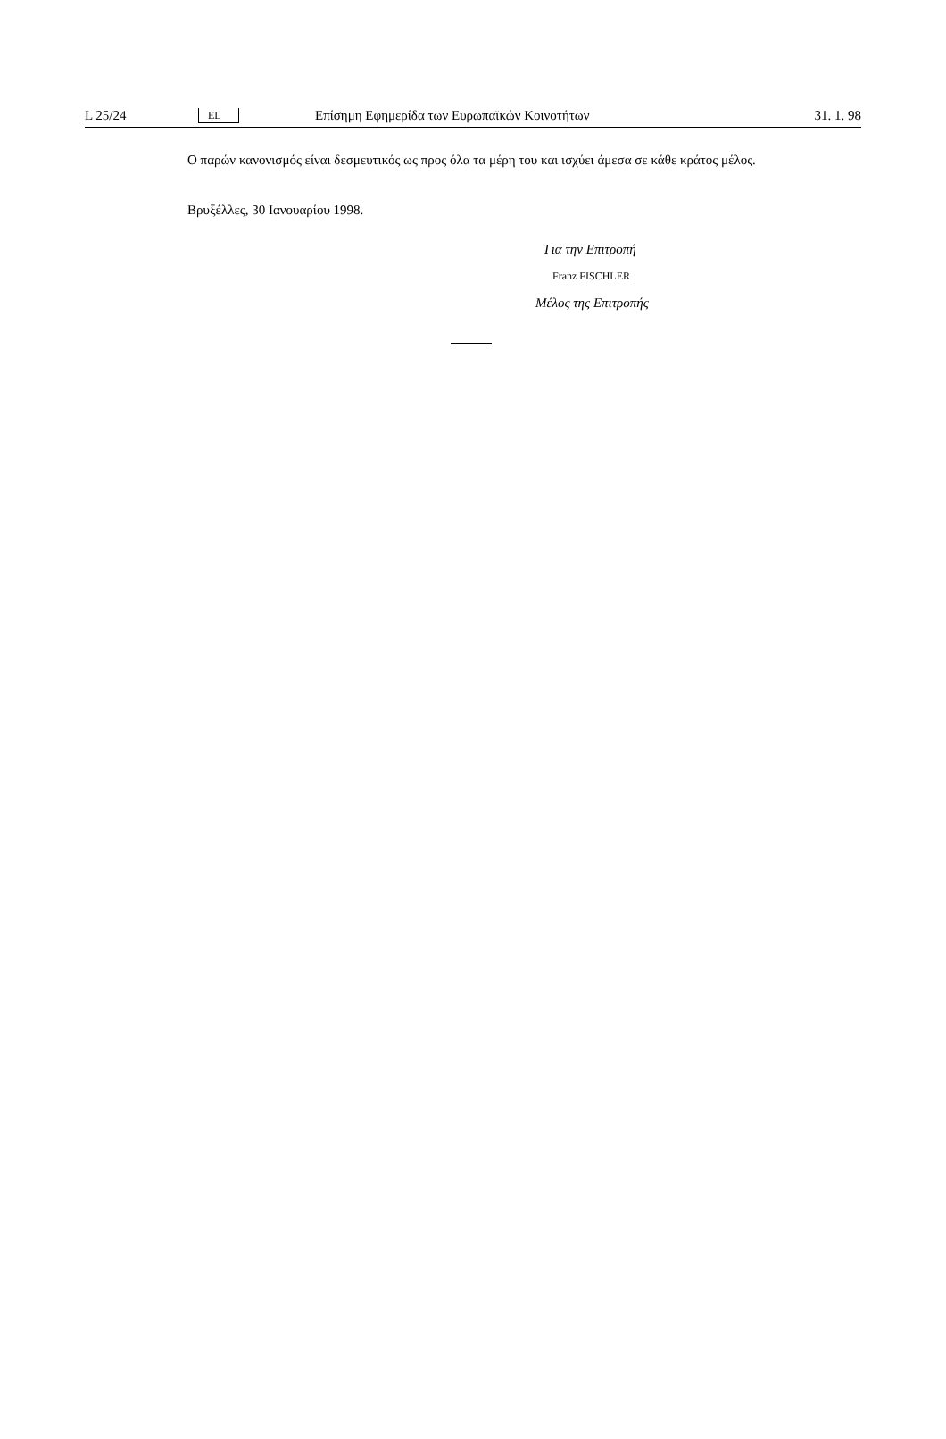L 25/24 EL Επίσημη Εφημερίδα των Ευρωπαϊκών Κοινοτήτων 31. 1. 98
Ο παρών κανονισμός είναι δεσμευτικός ως προς όλα τα μέρη του και ισχύει άμεσα σε κάθε κράτος μέλος.
Βρυξέλλες, 30 Ιανουαρίου 1998.
Για την Επιτροπή
Franz FISCHLER
Μέλος της Επιτροπής